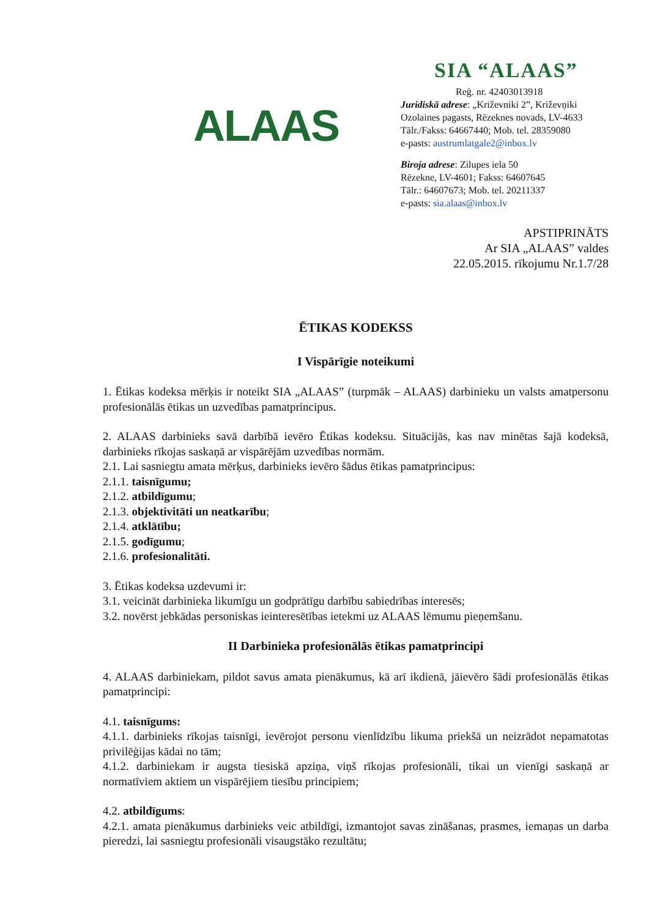ALAAS
SIA “ALAAS”
Reģ. nr. 42403013918
Juridiskā adrese: „Križevniki 2”, Križevņiki
Ozolaines pagasts, Rēzeknes novads, LV-4633
Tālr./Fakss: 64667440; Mob. tel. 28359080
e-pasts: austrumlatgale2@inbox.lv
Biroja adrese: Zilupes iela 50
Rēzekne, LV-4601; Fakss: 64607645
Tālr.: 64607673; Mob. tel. 20211337
e-pasts: sia.alaas@inbox.lv
APSTIPRINĀTS
Ar SIA „ALAAS” valdes
22.05.2015. rīkojumu Nr.1.7/28
ĒTIKAS KODEKSS
I Vispārīgie noteikumi
1. Ētikas kodeksa mērķis ir noteikt SIA „ALAAS” (turpmāk – ALAAS) darbinieku un valsts amatpersonu profesionālās ētikas un uzvedības pamatprincipus.
2. ALAAS darbinieks savā darbībā ievēro Ētikas kodeksu. Situācijās, kas nav minētas šajā kodeksā, darbinieks rīkojas saskaņā ar vispārējām uzvedības normām.
2.1. Lai sasniegtu amata mērķus, darbinieks ievēro šādus ētikas pamatprincipus:
2.1.1. taisnīgumu;
2.1.2. atbildīgumu;
2.1.3. objektivitāti un neatkarību;
2.1.4. atklātību;
2.1.5. godīgumu;
2.1.6. profesionalitāti.
3. Ētikas kodeksa uzdevumi ir:
3.1. veicināt darbinieka likumīgu un godprātīgu darbību sabiedrības interesēs;
3.2. novērst jebkādas personiskas ieinteresētības ietekmi uz ALAAS lēmumu pieņemšanu.
II Darbinieka profesionālās ētikas pamatprincipi
4. ALAAS darbiniekam, pildot savus amata pienākumus, kā arī ikdienā, jāievēro šādi profesionālās ētikas pamatprincipi:
4.1. taisnīgums:
4.1.1. darbinieks rīkojas taisnīgi, ievērojot personu vienlīdzību likuma priekšā un neizrādot nepamatotas privilēģijas kādai no tām;
4.1.2. darbiniekam ir augsta tiesiskā apziņa, viņš rīkojas profesionāli, tikai un vienīgi saskaņā ar normatīviem aktiem un vispārējiem tiesību principiem;
4.2. atbildīgums:
4.2.1. amata pienākumus darbinieks veic atbildīgi, izmantojot savas zināšanas, prasmes, iemaņas un darba pieredzi, lai sasniegtu profesionāli visaugstāko rezultātu;